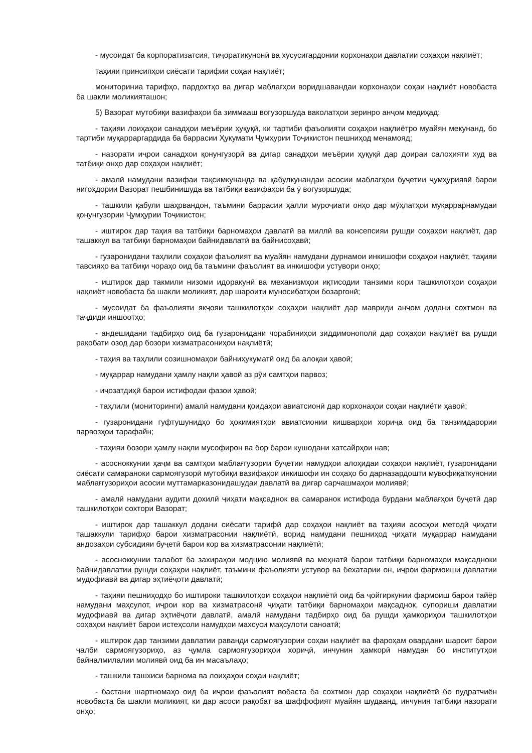- мусоидат ба корпоратизатсия, тиҷоратикунонӣ ва хусусигардонии корхонаҳои давлатии соҳаҳои нақлиёт;
таҳияи принсипҳои сиёсати тарифии соҳаи нақлиёт;
мониториниа тарифҳо, пардохтҳо ва дигар маблағҳои воридшавандаи корхонаҳои соҳаи нақлиёт новобаста ба шакли моликияташон;
5) Вазорат мутобиқи вазифаҳои ба зиммааш вогузоршуда ваколатҳои зеринро анҷом медиҳад:
- таҳияи лоиҳаҳои санадҳои меъёрии ҳуқуқӣ, ки тартиби фаъолияти соҳаҳои нақлиётро муайян мекунанд, бо тартиби муқарраргардида ба баррасии Ҳукумати Ҷумҳурии Тоҷикистон пешниҳод менамояд;
- назорати иҷрои санадхои қонунгузорӣ ва дигар санадҳои меъёрии ҳуқуқӣ дар доираи салоҳияти худ ва татбиқи онҳо дар соҳаҳои нақлиёт;
- амалӣ намудани вазифаи тақсимкунанда ва қабулкунандаи асосии маблағҳои буҷетии ҷумҳуриявӣ барои нигоҳдории Вазорат пешбинишуда ва татбиқи вазифаҳои ба ӯ вогузоршуда;
- ташкили қабули шаҳрвандон, таъмини баррасии ҳалли муроҷиати онҳо дар мӯҳлатҳои муқаррарнамудаи қонунгузории Ҷумҳурии Тоҷикистон;
- иштирок дар таҳия ва татбиқи барномаҳои давлатӣ ва миллӣ ва консепсияи рушди соҳаҳои нақлиёт, дар ташаккул ва татбиқи барномаҳои байнидавлатӣ ва байнисоҳавӣ;
- гузаронидани таҳлили соҳаҳои фаъолият ва муайян намудани дурнамои инкишофи соҳаҳои нақлиёт, таҳияи тавсияҳо ва татбиқи чораҳо оид ба таъмини фаъолият ва инкишофи устувори онҳо;
- иштирок дар такмили низоми идоракунӣ ва механизмҳои иқтисодии танзими кори ташкилотҳои соҳаҳои нақлиёт новобаста ба шакли моликият, дар шароити муносибатҳои бозаргонӣ;
- мусоидат ба фаъолияти якҷояи ташкилотҳои соҳаҳои нақлиёт дар мавриди анҷом додани сохтмон ва таҷдиди иншоотҳо;
- андешидани тадбирҳо оид ба гузаронидани чорабиниҳои зиддимонополӣ дар соҳаҳои нақлиёт ва рушди рақобати озод дар бозори хизматрасониҳои нақлиётӣ;
- таҳия ва таҳлили созишномаҳои байниҳукуматӣ оид ба алоқаи ҳавоӣ;
- муқаррар намудани ҳамлу нақли ҳавоӣ аз рӯи самтҳои парвоз;
- иҷозатдиҳӣ барои истифодаи фазои ҳавоӣ;
- таҳлили (мониторинги) амалӣ намудани қоидаҳои авиатсионӣ дар корхонаҳои соҳаи нақлиёти ҳавоӣ;
- гузаронидани гуфтушунидҳо бо ҳокимиятҳои авиатсионии кишварҳои хориҷа оид ба танзимдарории парвозҳои тарафайн;
- таҳияи бозори ҳамлу нақли мусофирон ва бор барои кушодани хатсайрҳои нав;
- асосноккунии ҳаҷм ва самтҳои маблағгузории буҷетии намудҳои алоҳидаи соҳаҳои нақлиёт, гузаронидани сиёсати самараноки сармоягузорӣ мутобиқи вазифаҳои инкишофи ин соҳаҳо бо дарназардошти мувофиқаткунонии маблағгузориҳои асосии муттамарказонидашудаи давлатӣ ва дигар сарчашмаҳои молиявӣ;
- амалӣ намудани аудити дохилӣ ҷиҳати мақсаднок ва самаранок истифода бурдани маблағҳои буҷетӣ дар ташкилотҳои сохтори Вазорат;
- иштирок дар ташаккул додани сиёсати тарифӣ дар соҳаҳои нақлиёт ва таҳияи асосҳои методӣ ҷиҳати ташаккули тарифҳо барои хизматрасонии нақлиётӣ, ворид намудани пешниҳод ҷиҳати муқаррар намудани андозаҳои субсидияи буҷетӣ барои кор ва хизматрасонии нақлиётӣ;
- асосноккунии талабот ба захираҳои модцию молиявӣ ва меҳнатӣ барои татбиқи барномаҳои мақсадноки байнидавлатии рушди соҳаҳои нақлиёт, таъмини фаъолияти устувор ва бехатарии он, иҷрои фармоиши давлатии мудофиавӣ ва дигар эҳтиёҷоти давлатӣ;
- таҳияи пешниҳодҳо бо иштироки ташкилотҳои соҳаҳои нақлиётӣ оид ба ҷойгиркунии фармоиш барои тайёр намудани маҳсулот, иҷрои кор ва хизматрасонӣ ҷиҳати татбиқи барномаҳои мақсаднок, супориши давлатии мудофиавӣ ва дигар эҳтиёҷоти давлатӣ, амалӣ намудани тадбирҳо оид ба рушди ҳамкориҳои ташкилотҳои соҳаҳои нақлиёт барои истеҳсоли намудҳои махсуси маҳсулоти саноатӣ;
- иштирок дар танзими давлатии раванди сармоягузории соҳаи нақлиёт ва фароҳам овардани шароит барои ҷалби сармоягузориҳо, аз ҷумла сармоягузориҳои хориҷӣ, инчунин ҳамкорӣ намудан бо институтҳои байналмилалии молиявӣ оид ба ин масаълаҳо;
- ташкили ташхиси барнома ва лоиҳаҳои соҳаи нақлиёт;
- бастани шартномаҳо оид ба иҷрои фаъолият вобаста ба сохтмон дар соҳаҳои нақлиётӣ бо пудратчиён новобаста ба шакли моликият, ки дар асоси рақобат ва шаффофият муайян шудаанд, инчунин татбиқи назорати онҳо;